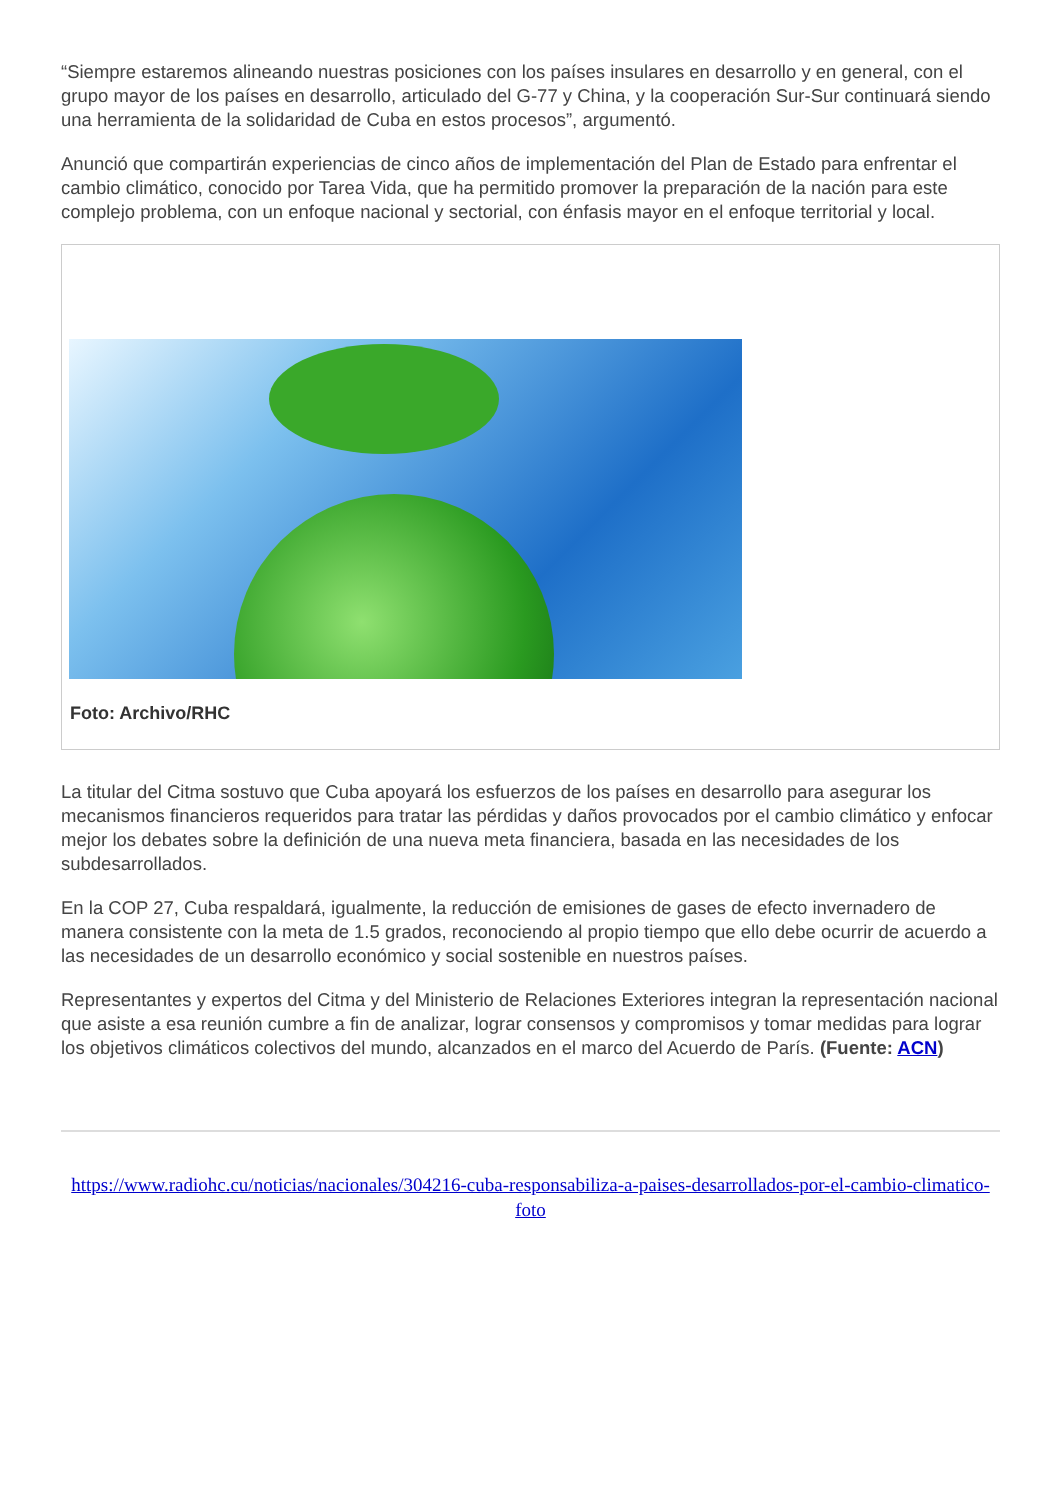“Siempre estaremos alineando nuestras posiciones con los países insulares en desarrollo y en general, con el grupo mayor de los países en desarrollo, articulado del G-77 y China, y la cooperación Sur-Sur continuará siendo una herramienta de la solidaridad de Cuba en estos procesos”, argumentó.
Anunció que compartirán experiencias de cinco años de implementación del Plan de Estado para enfrentar el cambio climático, conocido por Tarea Vida, que ha permitido promover la preparación de la nación para este complejo problema, con un enfoque nacional y sectorial, con énfasis mayor en el enfoque territorial y local.
Foto: Archivo/RHC
La titular del Citma sostuvo que Cuba apoyará los esfuerzos de los países en desarrollo para asegurar los mecanismos financieros requeridos para tratar las pérdidas y daños provocados por el cambio climático y enfocar mejor los debates sobre la definición de una nueva meta financiera, basada en las necesidades de los subdesarrollados.
En la COP 27, Cuba respaldará, igualmente, la reducción de emisiones de gases de efecto invernadero de manera consistente con la meta de 1.5 grados, reconociendo al propio tiempo que ello debe ocurrir de acuerdo a las necesidades de un desarrollo económico y social sostenible en nuestros países.
Representantes y expertos del Citma y del Ministerio de Relaciones Exteriores integran la representación nacional que asiste a esa reunión cumbre a fin de analizar, lograr consensos y compromisos y tomar medidas para lograr los objetivos climáticos colectivos del mundo, alcanzados en el marco del Acuerdo de París. (Fuente: ACN)
https://www.radiohc.cu/noticias/nacionales/304216-cuba-responsabiliza-a-paises-desarrollados-por-el-cambio-climatico-foto